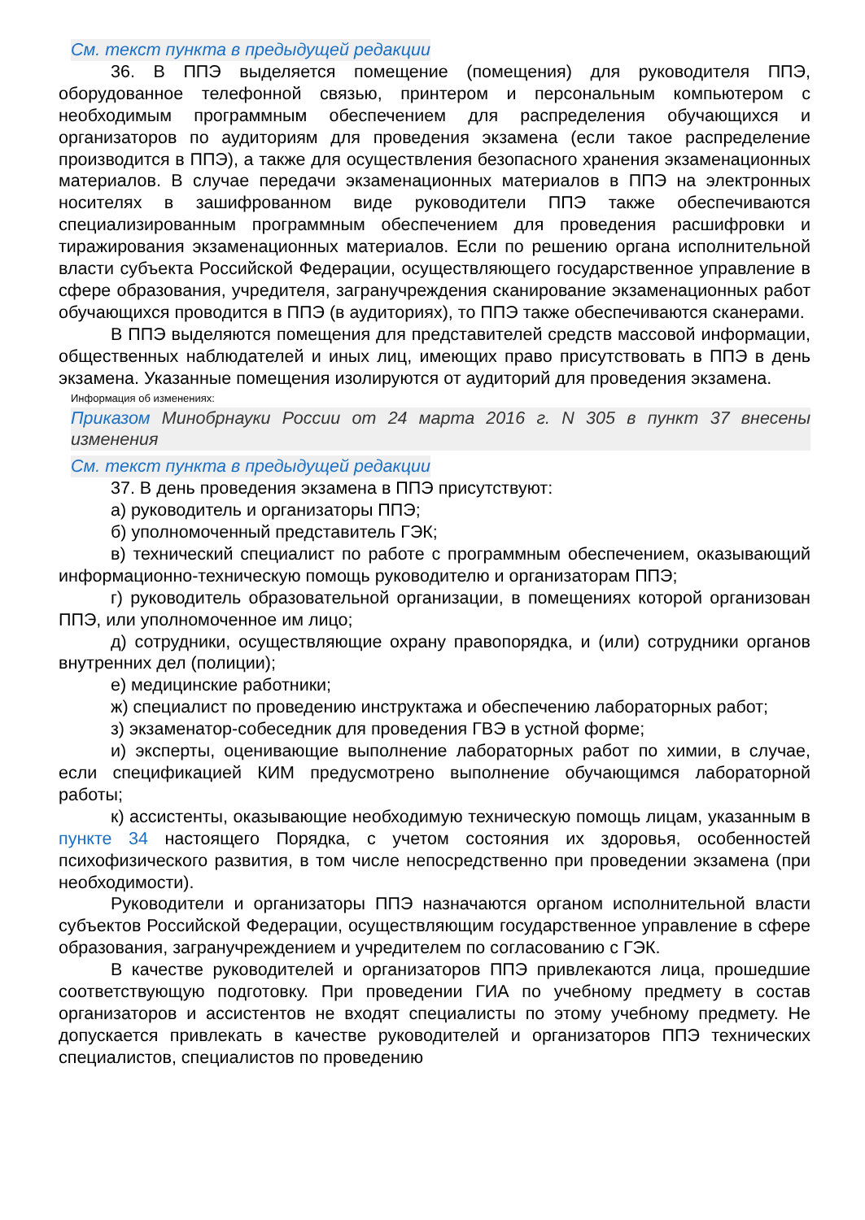См. текст пункта в предыдущей редакции
36. В ППЭ выделяется помещение (помещения) для руководителя ППЭ, оборудованное телефонной связью, принтером и персональным компьютером с необходимым программным обеспечением для распределения обучающихся и организаторов по аудиториям для проведения экзамена (если такое распределение производится в ППЭ), а также для осуществления безопасного хранения экзаменационных материалов. В случае передачи экзаменационных материалов в ППЭ на электронных носителях в зашифрованном виде руководители ППЭ также обеспечиваются специализированным программным обеспечением для проведения расшифровки и тиражирования экзаменационных материалов. Если по решению органа исполнительной власти субъекта Российской Федерации, осуществляющего государственное управление в сфере образования, учредителя, загранучреждения сканирование экзаменационных работ обучающихся проводится в ППЭ (в аудиториях), то ППЭ также обеспечиваются сканерами.
В ППЭ выделяются помещения для представителей средств массовой информации, общественных наблюдателей и иных лиц, имеющих право присутствовать в ППЭ в день экзамена. Указанные помещения изолируются от аудиторий для проведения экзамена.
Информация об изменениях:
Приказом Минобрнауки России от 24 марта 2016 г. N 305 в пункт 37 внесены изменения
См. текст пункта в предыдущей редакции
37. В день проведения экзамена в ППЭ присутствуют:
а) руководитель и организаторы ППЭ;
б) уполномоченный представитель ГЭК;
в) технический специалист по работе с программным обеспечением, оказывающий информационно-техническую помощь руководителю и организаторам ППЭ;
г) руководитель образовательной организации, в помещениях которой организован ППЭ, или уполномоченное им лицо;
д) сотрудники, осуществляющие охрану правопорядка, и (или) сотрудники органов внутренних дел (полиции);
е) медицинские работники;
ж) специалист по проведению инструктажа и обеспечению лабораторных работ;
з) экзаменатор-собеседник для проведения ГВЭ в устной форме;
и) эксперты, оценивающие выполнение лабораторных работ по химии, в случае, если спецификацией КИМ предусмотрено выполнение обучающимся лабораторной работы;
к) ассистенты, оказывающие необходимую техническую помощь лицам, указанным в пункте 34 настоящего Порядка, с учетом состояния их здоровья, особенностей психофизического развития, в том числе непосредственно при проведении экзамена (при необходимости).
Руководители и организаторы ППЭ назначаются органом исполнительной власти субъектов Российской Федерации, осуществляющим государственное управление в сфере образования, загранучреждением и учредителем по согласованию с ГЭК.
В качестве руководителей и организаторов ППЭ привлекаются лица, прошедшие соответствующую подготовку. При проведении ГИА по учебному предмету в состав организаторов и ассистентов не входят специалисты по этому учебному предмету. Не допускается привлекать в качестве руководителей и организаторов ППЭ технических специалистов, специалистов по проведению